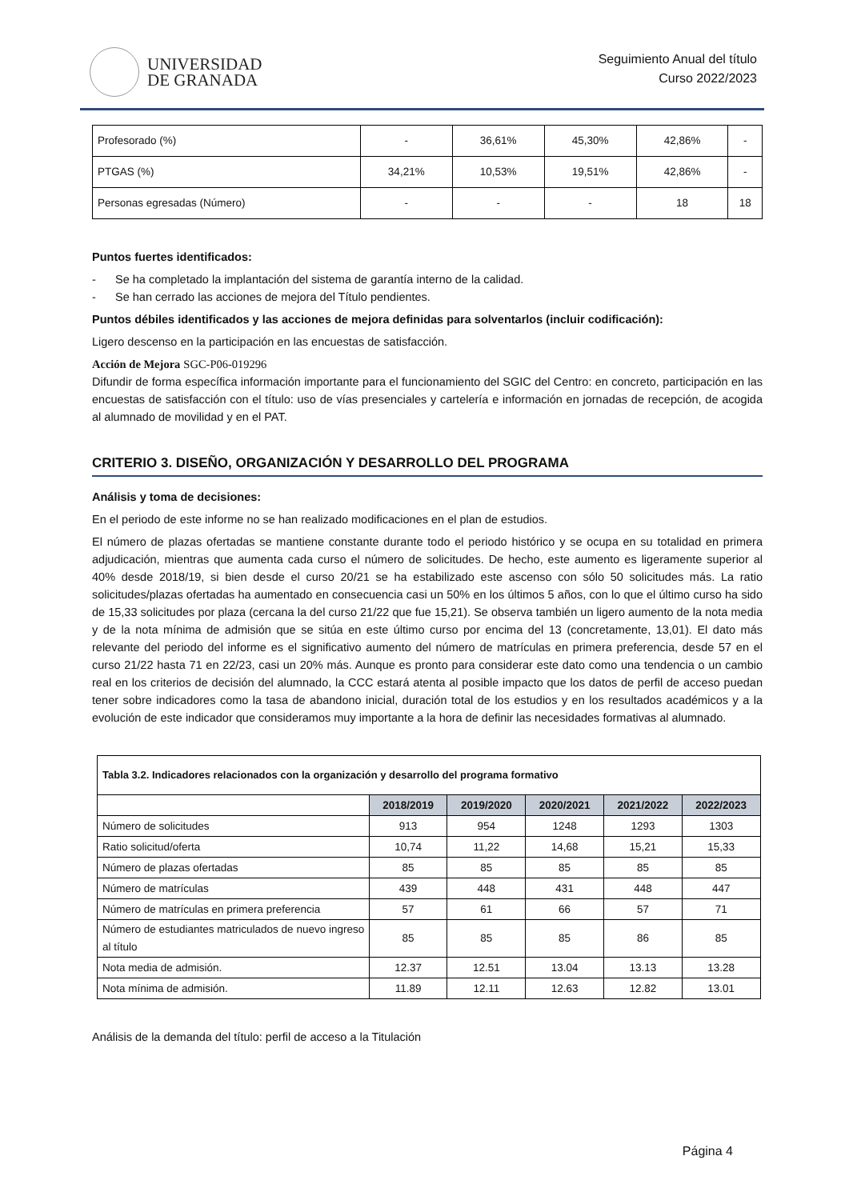UNIVERSIDAD
DE GRANADA
Seguimiento Anual del título
Curso 2022/2023
| Profesorado (%) | - | 36,61% | 45,30% | 42,86% | - |
| PTGAS (%) | 34,21% | 10,53% | 19,51% | 42,86% | - |
| Personas egresadas (Número) | - | - | - | 18 | 18 |
Puntos fuertes identificados:
- Se ha completado la implantación del sistema de garantía interno de la calidad.
- Se han cerrado las acciones de mejora del Título pendientes.
Puntos débiles identificados y las acciones de mejora definidas para solventarlos (incluir codificación):
Ligero descenso en la participación en las encuestas de satisfacción.
Acción de Mejora SGC-P06-019296
Difundir de forma específica información importante para el funcionamiento del SGIC del Centro: en concreto, participación en las encuestas de satisfacción con el título: uso de vías presenciales y cartelería e información en jornadas de recepción, de acogida al alumnado de movilidad y en el PAT.
CRITERIO 3. DISEÑO, ORGANIZACIÓN Y DESARROLLO DEL PROGRAMA
Análisis y toma de decisiones:
En el periodo de este informe no se han realizado modificaciones en el plan de estudios.
El número de plazas ofertadas se mantiene constante durante todo el periodo histórico y se ocupa en su totalidad en primera adjudicación, mientras que aumenta cada curso el número de solicitudes. De hecho, este aumento es ligeramente superior al 40% desde 2018/19, si bien desde el curso 20/21 se ha estabilizado este ascenso con sólo 50 solicitudes más. La ratio solicitudes/plazas ofertadas ha aumentado en consecuencia casi un 50% en los últimos 5 años, con lo que el último curso ha sido de 15,33 solicitudes por plaza (cercana la del curso 21/22 que fue 15,21). Se observa también un ligero aumento de la nota media y de la nota mínima de admisión que se sitúa en este último curso por encima del 13 (concretamente, 13,01). El dato más relevante del periodo del informe es el significativo aumento del número de matrículas en primera preferencia, desde 57 en el curso 21/22 hasta 71 en 22/23, casi un 20% más. Aunque es pronto para considerar este dato como una tendencia o un cambio real en los criterios de decisión del alumnado, la CCC estará atenta al posible impacto que los datos de perfil de acceso puedan tener sobre indicadores como la tasa de abandono inicial, duración total de los estudios y en los resultados académicos y a la evolución de este indicador que consideramos muy importante a la hora de definir las necesidades formativas al alumnado.
| Tabla 3.2. Indicadores relacionados con la organización y desarrollo del programa formativo | | | | | |
| | 2018/2019 | 2019/2020 | 2020/2021 | 2021/2022 | 2022/2023 |
| Número de solicitudes | 913 | 954 | 1248 | 1293 | 1303 |
| Ratio solicitud/oferta | 10,74 | 11,22 | 14,68 | 15,21 | 15,33 |
| Número de plazas ofertadas | 85 | 85 | 85 | 85 | 85 |
| Número de matrículas | 439 | 448 | 431 | 448 | 447 |
| Número de matrículas en primera preferencia | 57 | 61 | 66 | 57 | 71 |
| Número de estudiantes matriculados de nuevo ingreso al título | 85 | 85 | 85 | 86 | 85 |
| Nota media de admisión. | 12.37 | 12.51 | 13.04 | 13.13 | 13.28 |
| Nota mínima de admisión. | 11.89 | 12.11 | 12.63 | 12.82 | 13.01 |
Análisis de la demanda del título: perfil de acceso a la Titulación
Página 4